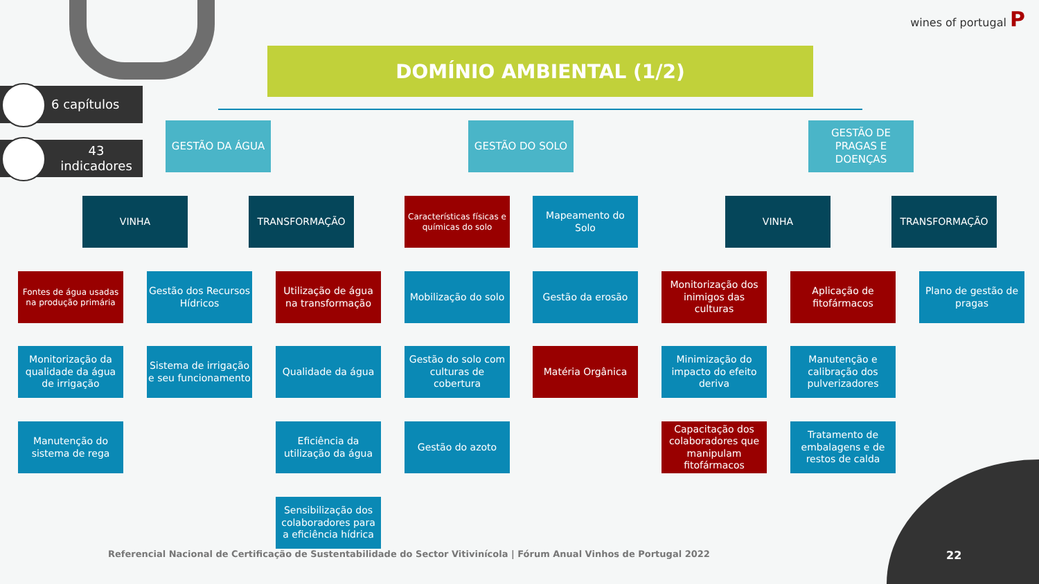wines of portugal P
6 capítulos
43 indicadores
DOMÍNIO AMBIENTAL (1/2)
GESTÃO DA ÁGUA GESTÃO DO SOLO
GESTÃO DE PRAGAS E DOENÇAS
VINHA TRANSFORMAÇÃO
Características físicas e químicas do solo
Mapeamento do Solo VINHA TRANSFORMAÇÃO
Fontes de água usadas na produção primária
Gestão dos Recursos Hídricos
Utilização de água na transformação
Mobilização do solo
Gestão da erosão
Monitorização dos inimigos das culturas
Aplicação de fitofármacos
Plano de gestão de pragas
Monitorização da qualidade da água de irrigação
Sistema de irrigação e seu funcionamento
Qualidade da água
Gestão do solo com culturas de cobertura
Matéria Orgânica
Minimização do impacto do efeito deriva
Manutenção e calibração dos pulverizadores
Manutenção do sistema de rega
Eficiência da utilização da água
Gestão do azoto
Capacitação dos colaboradores que manipulam fitofármacos
Tratamento de embalagens e de restos de calda
Sensibilização dos colaboradores para a eficiência hídrica
Referencial Nacional de Certificação de Sustentabilidade do Sector Vitivinícola | Fórum Anual Vinhos de Portugal 2022
22